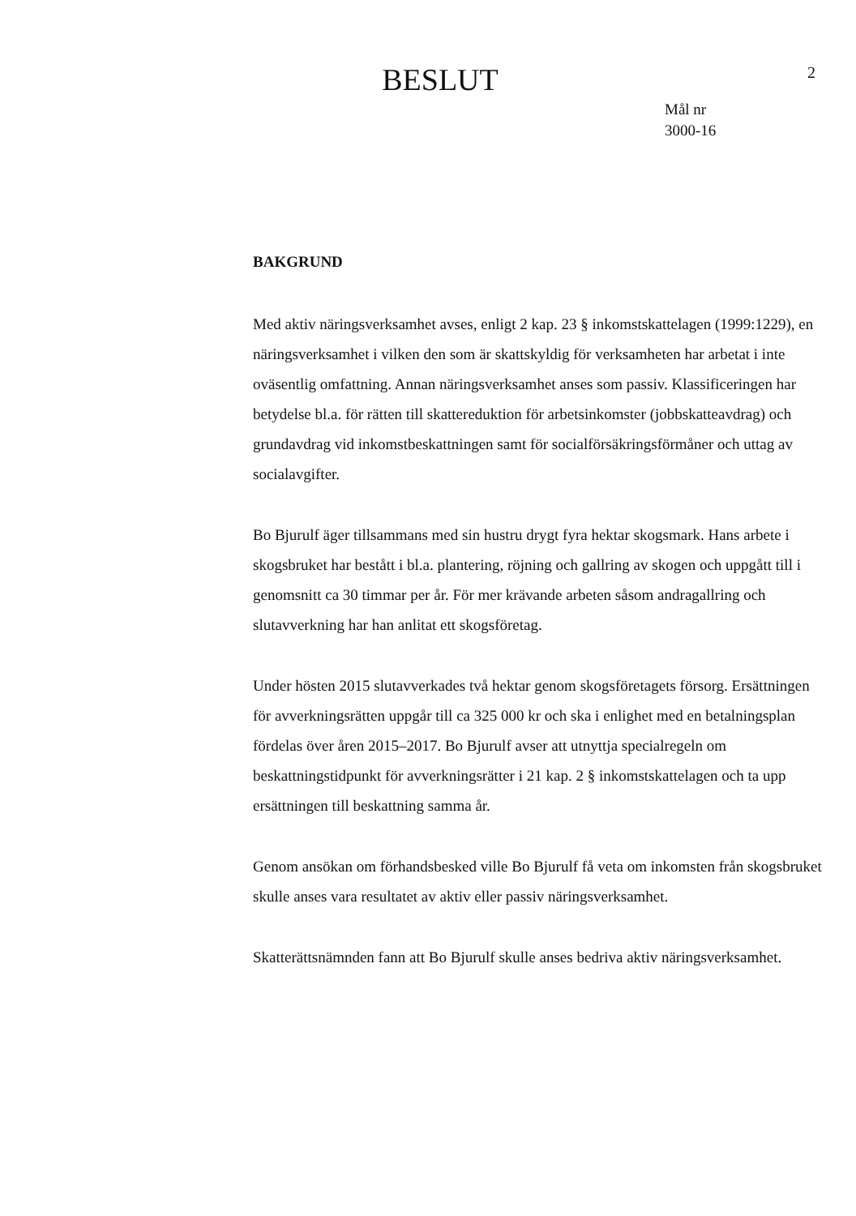BESLUT
2
Mål nr
3000-16
BAKGRUND
Med aktiv näringsverksamhet avses, enligt 2 kap. 23 § inkomstskattelagen (1999:1229), en näringsverksamhet i vilken den som är skattskyldig för verksamheten har arbetat i inte oväsentlig omfattning. Annan näringsverksamhet anses som passiv. Klassificeringen har betydelse bl.a. för rätten till skattereduktion för arbetsinkomster (jobbskatteavdrag) och grundavdrag vid inkomstbeskattningen samt för socialförsäkringsförmåner och uttag av socialavgifter.
Bo Bjurulf äger tillsammans med sin hustru drygt fyra hektar skogsmark. Hans arbete i skogsbruket har bestått i bl.a. plantering, röjning och gallring av skogen och uppgått till i genomsnitt ca 30 timmar per år. För mer krävande arbeten såsom andragallring och slutavverkning har han anlitat ett skogsföretag.
Under hösten 2015 slutavverkades två hektar genom skogsföretagets försorg. Ersättningen för avverkningsrätten uppgår till ca 325 000 kr och ska i enlighet med en betalningsplan fördelas över åren 2015–2017. Bo Bjurulf avser att utnyttja specialregeln om beskattningstidpunkt för avverkningsrätter i 21 kap. 2 § inkomstskattelagen och ta upp ersättningen till beskattning samma år.
Genom ansökan om förhandsbesked ville Bo Bjurulf få veta om inkomsten från skogsbruket skulle anses vara resultatet av aktiv eller passiv näringsverksamhet.
Skatterättsnämnden fann att Bo Bjurulf skulle anses bedriva aktiv näringsverksamhet.